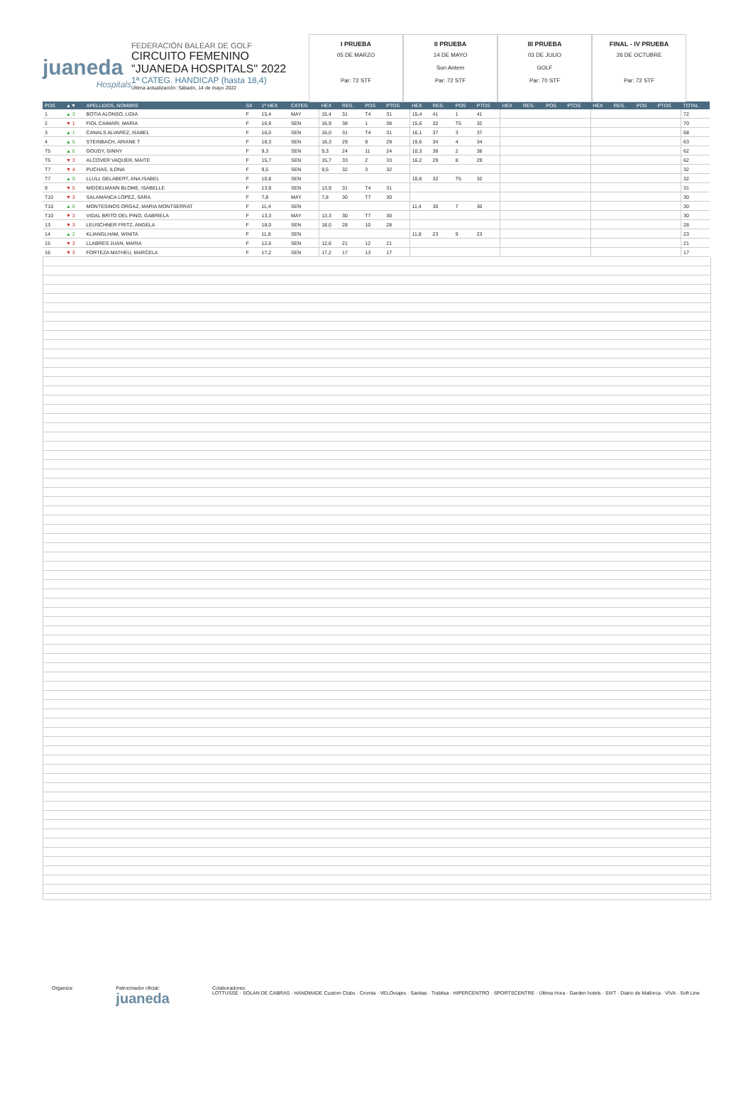juaneda
Hospitals
FEDERACIÓN BALEAR DE GOLF
CIRCUITO FEMENINO
"JUANEDA HOSPITALS" 2022
1ª CATEG. HANDICAP (hasta 18,4)
Última actualización: Sábado, 14 de mayo 2022
I PRUEBA
05 DE MARZO
Par: 72 STF
II PRUEBA
14 DE MAYO
Son Antem
Par: 72 STF
III PRUEBA
03 DE JULIO
GOLF
Par: 70 STF
FINAL - IV PRUEBA
26 DE OCTUBRE
Par: 72 STF
| POS | ▲▼ | APELLIDOS, NOMBRE | SX | 1ª HEX | CATEG | HEX | RES. | POS | PTOS | HEX | RES. | POS | PTOS | HEX | RES. | POS | PTOS | HEX | RES. | POS | PTOS | TOTAL |
| --- | --- | --- | --- | --- | --- | --- | --- | --- | --- | --- | --- | --- | --- | --- | --- | --- | --- | --- | --- | --- | --- | --- |
| 1 | ▲ 3 | BOTIA ALONSO, LIDIA | F | 15,4 | MAY | 15,4 | 31 | T4 | 31 | 15,4 | 41 | 1 | 41 | | | | | | | | | 72 |
| 2 | ▼ 1 | FIOL CAIMARI, MARIA | F | 16,9 | SEN | 16,9 | 38 | 1 | 38 | 15,6 | 32 | T5 | 32 | | | | | | | | | 70 |
| 3 | ▲ 1 | CANALS ALVAREZ, ISABEL | F | 16,0 | SEN | 16,0 | 31 | T4 | 31 | 16,1 | 37 | 3 | 37 | | | | | | | | | 68 |
| 4 | ▲ 5 | STEINBACH, ARIANE T | F | 18,3 | SEN | 18,3 | 29 | 9 | 29 | 19,6 | 34 | 4 | 34 | | | | | | | | | 63 |
| T5 | ▲ 6 | GOUDY, GINNY | F | 9,3 | SEN | 9,3 | 24 | 11 | 24 | 10,3 | 38 | 2 | 38 | | | | | | | | | 62 |
| T5 | ▼ 3 | ALCOVER VAQUER, MAITE | F | 15,7 | SEN | 15,7 | 33 | 2 | 33 | 16,2 | 29 | 8 | 29 | | | | | | | | | 62 |
| T7 | ▼ 4 | PUCHAS, ILONA | F | 9,5 | SEN | 9,5 | 32 | 3 | 32 | | | | | | | | | | | | | 32 |
| T7 | ▲ 9 | LLULL GELABERT, ANA ISABEL | F | 10,8 | SEN | | | | | 10,8 | 32 | T5 | 32 | | | | | | | | | 32 |
| 9 | ▼ 5 | MIDDELMANN BLOME, ISABELLE | F | 13,9 | SEN | 13,9 | 31 | T4 | 31 | | | | | | | | | | | | | 31 |
| T10 | ▼ 3 | SALAMANCA LOPEZ, SARA | F | 7,8 | MAY | 7,8 | 30 | T7 | 30 | | | | | | | | | | | | | 30 |
| T10 | ▲ 6 | MONTESINOS ORGAZ, MARIA MONTSERRAT | F | 11,4 | SEN | | | | | 11,4 | 30 | 7 | 30 | | | | | | | | | 30 |
| T10 | ▼ 3 | VIDAL BRITO DEL PINO, GABRIELA | F | 13,3 | MAY | 13,3 | 30 | T7 | 30 | | | | | | | | | | | | | 30 |
| 13 | ▼ 3 | LEUSCHNER FRITZ, ANGELA | F | 18,0 | SEN | 18,0 | 28 | 10 | 28 | | | | | | | | | | | | | 28 |
| 14 | ▲ 2 | KLIANGLHAM, WINITA | F | 11,8 | SEN | | | | | 11,8 | 23 | 9 | 23 | | | | | | | | | 23 |
| 15 | ▼ 3 | LLABRES JUAN, MARIA | F | 12,6 | SEN | 12,6 | 21 | 12 | 21 | | | | | | | | | | | | | 21 |
| 16 | ▼ 3 | FORTEZA MATHEU, MARCELA | F | 17,2 | SEN | 17,2 | 17 | 13 | 17 | | | | | | | | | | | | | 17 |
Organiza: Patrocinador oficial:
juaneda
Colaboradores:
LOTTUSSE · SOLAN DE CABRAS · HANDMADE Custom Clubs · Cromia · VELOviajes · Sanitas · Trablisa · HIPERCENTRO · SPORTSCENTRE · Última Hora · Garden hotels · SIXT · Diario de Mallorca · VIVA · Soft Line